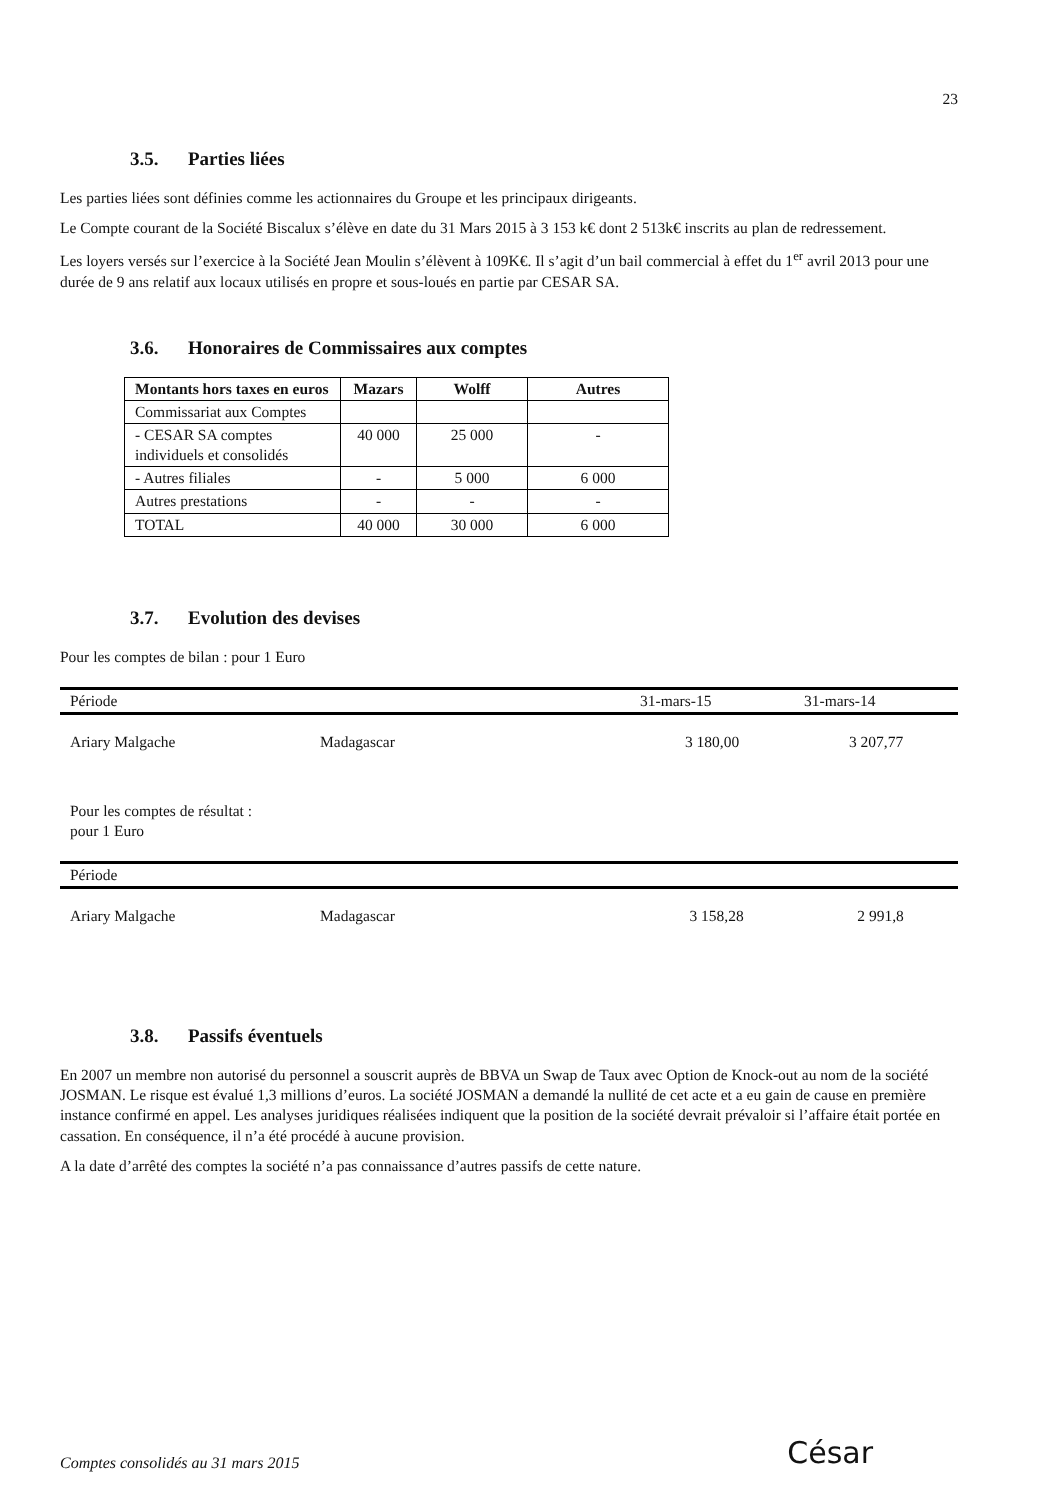23
3.5. Parties liées
Les parties liées sont définies comme les actionnaires du Groupe et les principaux dirigeants.
Le Compte courant de la Société Biscalux s’élève en date du 31 Mars 2015 à 3 153 k€ dont 2 513k€ inscrits au plan de redressement.
Les loyers versés sur l’exercice à la Société Jean Moulin s’élèvent à 109K€. Il s’agit d’un bail commercial à effet du 1<sup>er</sup> avril 2013 pour une durée de 9 ans relatif aux locaux utilisés en propre et sous-loués en partie par CESAR SA.
3.6. Honoraires de Commissaires aux comptes
| Montants hors taxes en euros | Mazars | Wolff | Autres |
| --- | --- | --- | --- |
| Commissariat aux Comptes | | | |
| - CESAR SA comptes individuels et consolidés | 40 000 | 25 000 | - |
| - Autres filiales | - | 5 000 | 6 000 |
| Autres prestations | - | - | - |
| TOTAL | 40 000 | 30 000 | 6 000 |
3.7. Evolution des devises
Pour les comptes de bilan : pour 1 Euro
| Période | | 31-mars-15 | 31-mars-14 |
| --- | --- | --- | --- |
| Ariary Malgache | Madagascar | 3 180,00 | 3 207,77 |
Pour les comptes de résultat :
pour 1 Euro
| Période | | | |
| --- | --- | --- | --- |
| Ariary Malgache | Madagascar | 3 158,28 | 2 991,8 |
3.8. Passifs éventuels
En 2007 un membre non autorisé du personnel a souscrit auprès de BBVA un Swap de Taux avec Option de Knock-out au nom de la société JOSMAN. Le risque est évalué 1,3 millions d’euros. La société JOSMAN a demandé la nullité de cet acte et a eu gain de cause en première instance confirmé en appel. Les analyses juridiques réalisées indiquent que la position de la société devrait prévaloir si l’affaire était portée en cassation. En conséquence, il n’a été procédé à aucune provision.
A la date d’arrêté des comptes la société n’a pas connaissance d’autres passifs de cette nature.
Comptes consolidés au 31 mars 2015
César